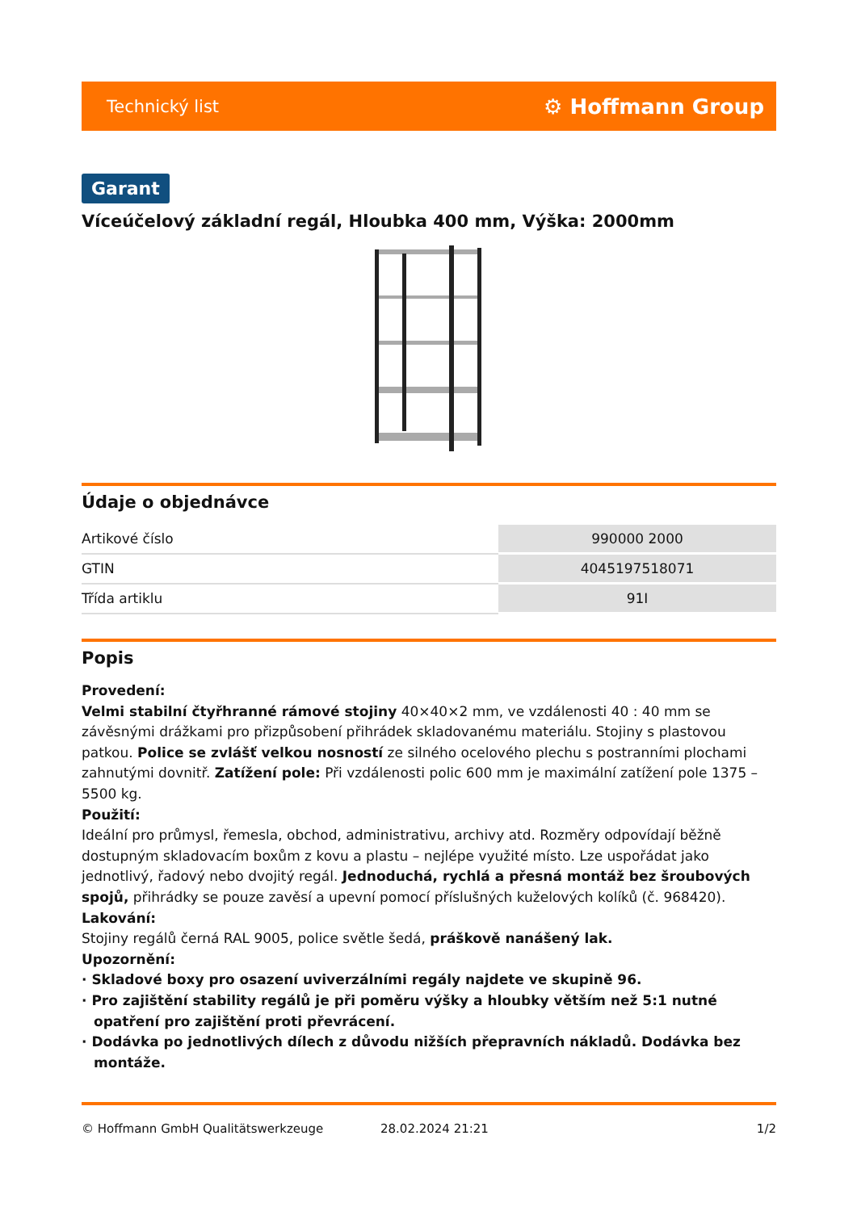Technický list ⚙ Hoffmann Group
Garant
Víceúčelový základní regál, Hloubka 400 mm, Výška: 2000mm
Údaje o objednávce
| Artikové číslo | 990000 2000 |
| GTIN | 4045197518071 |
| Třída artiklu | 91I |
Popis
Provedení:
Velmi stabilní čtyřhranné rámové stojiny 40×40×2 mm, ve vzdálenosti 40 : 40 mm se závěsnými drážkami pro přizpůsobení přihrádek skladovanému materiálu. Stojiny s plastovou patkou. Police se zvlášť velkou nosností ze silného ocelového plechu s postranními plochami zahnutými dovnitř. Zatížení pole: Při vzdálenosti polic 600 mm je maximální zatížení pole 1375 – 5500 kg.
Použití:
Ideální pro průmysl, řemesla, obchod, administrativu, archivy atd. Rozměry odpovídají běžně dostupným skladovacím boxům z kovu a plastu – nejlépe využité místo. Lze uspořádat jako jednotlivý, řadový nebo dvojitý regál. Jednoduchá, rychlá a přesná montáž bez šroubových spojů, přihrádky se pouze zavěsí a upevní pomocí příslušných kuželových kolíků (č. 968420).
Lakování:
Stojiny regálů černá RAL 9005, police světle šedá, práškově nanášený lak.
Upozornění:
· Skladové boxy pro osazení uviverzálními regály najdete ve skupině 96.
· Pro zajištění stability regálů je při poměru výšky a hloubky větším než 5:1 nutné opatření pro zajištění proti převrácení.
· Dodávka po jednotlivých dílech z důvodu nižších přepravních nákladů. Dodávka bez montáže.
© Hoffmann GmbH Qualitätswerkzeuge 28.02.2024 21:21 1/2